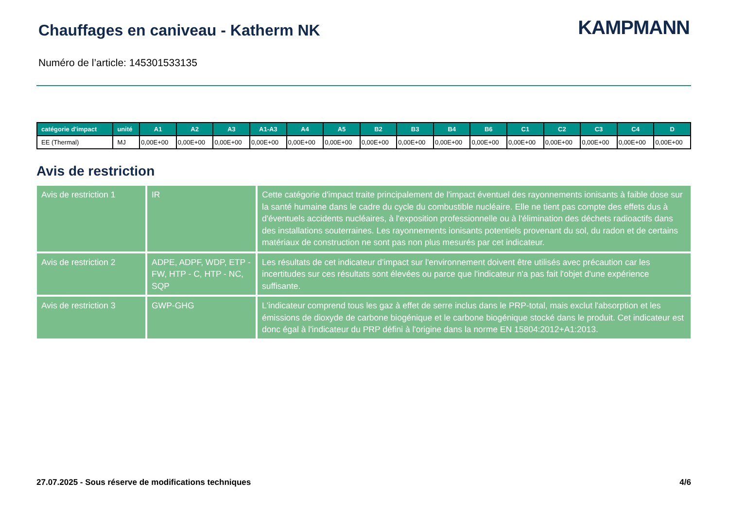Chauffages en caniveau - Katherm NK
Numéro de l’article: 145301533135
KAMPMANN
| catégorie d'impact | unité | A1 | A2 | A3 | A1-A3 | A4 | A5 | B2 | B3 | B4 | B6 | C1 | C2 | C3 | C4 | D |
| --- | --- | --- | --- | --- | --- | --- | --- | --- | --- | --- | --- | --- | --- | --- | --- | --- |
| EE (Thermal) | MJ | 0,00E+00 | 0,00E+00 | 0,00E+00 | 0,00E+00 | 0,00E+00 | 0,00E+00 | 0,00E+00 | 0,00E+00 | 0,00E+00 | 0,00E+00 | 0,00E+00 | 0,00E+00 | 0,00E+00 | 0,00E+00 | 0,00E+00 |
Avis de restriction
| Avis de restriction 1 | IR | Cette catégorie d'impact traite principalement de l'impact éventuel des rayonnements ionisants à faible dose sur la santé humaine dans le cadre du cycle du combustible nucléaire. Elle ne tient pas compte des effets dus à d'éventuels accidents nucléaires, à l'exposition professionnelle ou à l'élimination des déchets radioactifs dans des installations souterraines. Les rayonnements ionisants potentiels provenant du sol, du radon et de certains matériaux de construction ne sont pas non plus mesurés par cet indicateur. |
| Avis de restriction 2 | ADPE, ADPF, WDP, ETP - FW, HTP - C, HTP - NC, SQP | Les résultats de cet indicateur d'impact sur l'environnement doivent être utilisés avec précaution car les incertitudes sur ces résultats sont élevées ou parce que l'indicateur n'a pas fait l'objet d'une expérience suffisante. |
| Avis de restriction 3 | GWP-GHG | L'indicateur comprend tous les gaz à effet de serre inclus dans le PRP-total, mais exclut l'absorption et les émissions de dioxyde de carbone biogénique et le carbone biogénique stocké dans le produit. Cet indicateur est donc égal à l'indicateur du PRP défini à l'origine dans la norme EN 15804:2012+A1:2013. |
27.07.2025 - Sous réserve de modifications techniques 4/6